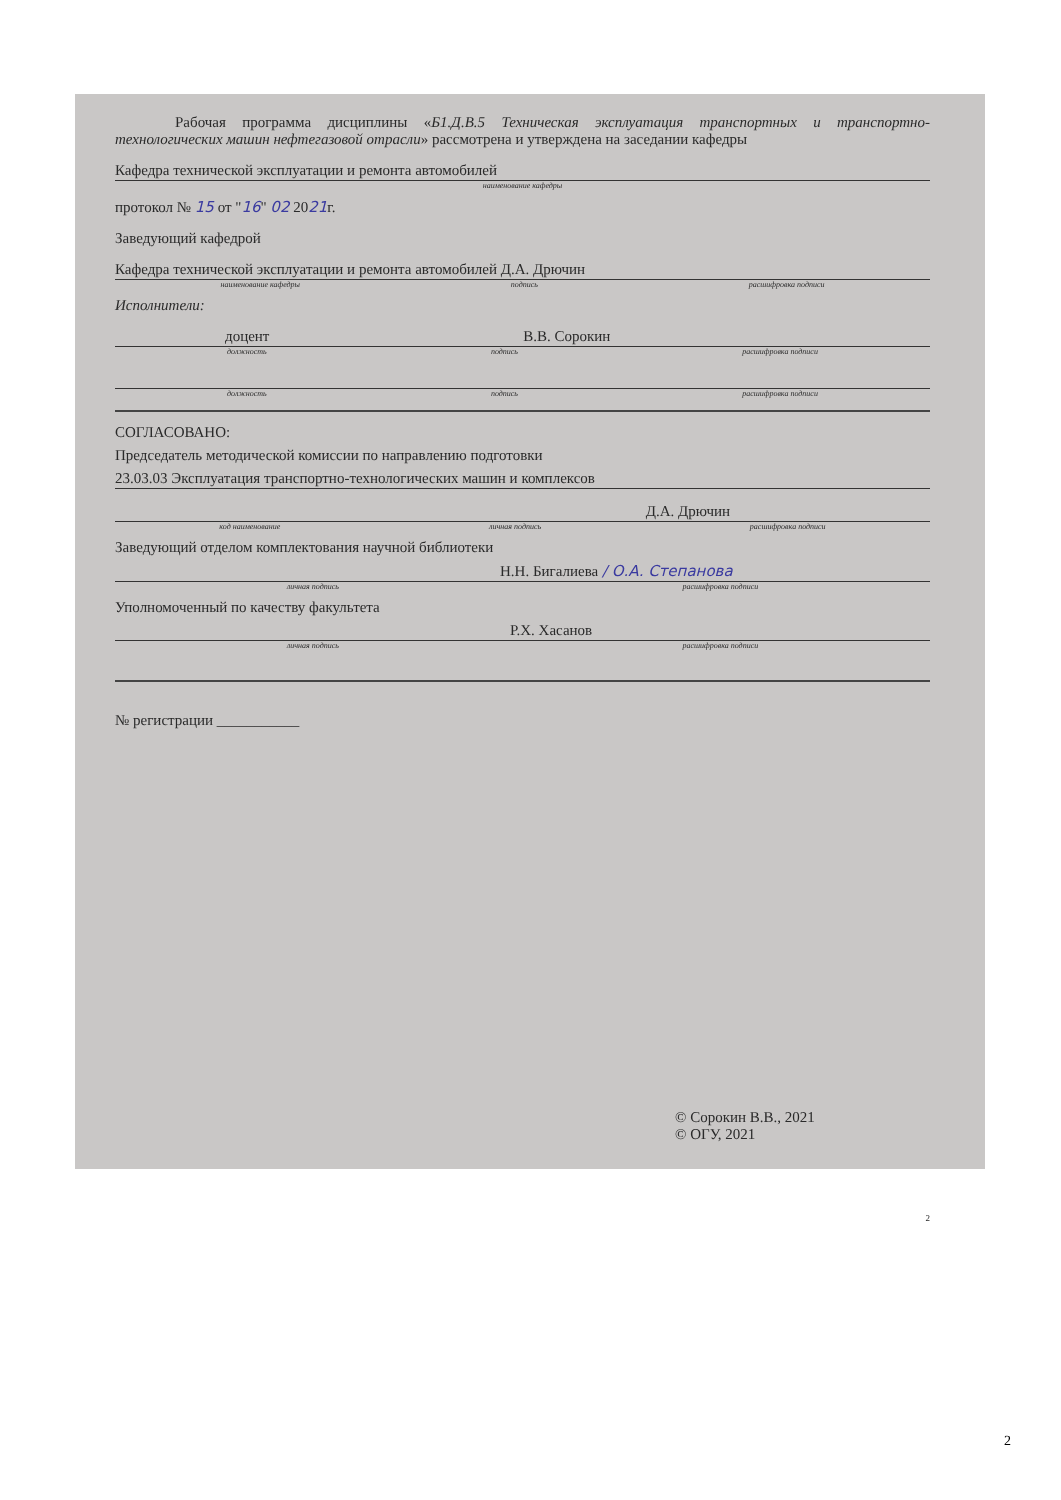Рабочая программа дисциплины «Б1.Д.В.5 Техническая эксплуатация транспортных и транспортно-технологических машин нефтегазовой отрасли» рассмотрена и утверждена на заседании кафедры
Кафедра технической эксплуатации и ремонта автомобилей
наименование кафедры
протокол № 15 от "16" 02 2021г.
Заведующий кафедрой
Кафедра технической эксплуатации и ремонта автомобилей Д.А. Дрючин
наименование кафедры подпись расшифровка подписи
Исполнители:
доцент В.В. Сорокин
должность подпись расшифровка подписи
должность подпись расшифровка подписи
СОГЛАСОВАНО:
Председатель методической комиссии по направлению подготовки
23.03.03 Эксплуатация транспортно-технологических машин и комплексов
Д.А. Дрючин
код наименование личная подпись расшифровка подписи
Заведующий отделом комплектования научной библиотеки
Н.Н. Бигалиева / О.А. Степанова
личная подпись расшифровка подписи
Уполномоченный по качеству факультета
Р.Х. Хасанов
личная подпись расшифровка подписи
№ регистрации ___________
© Сорокин В.В., 2021
© ОГУ, 2021
2
2